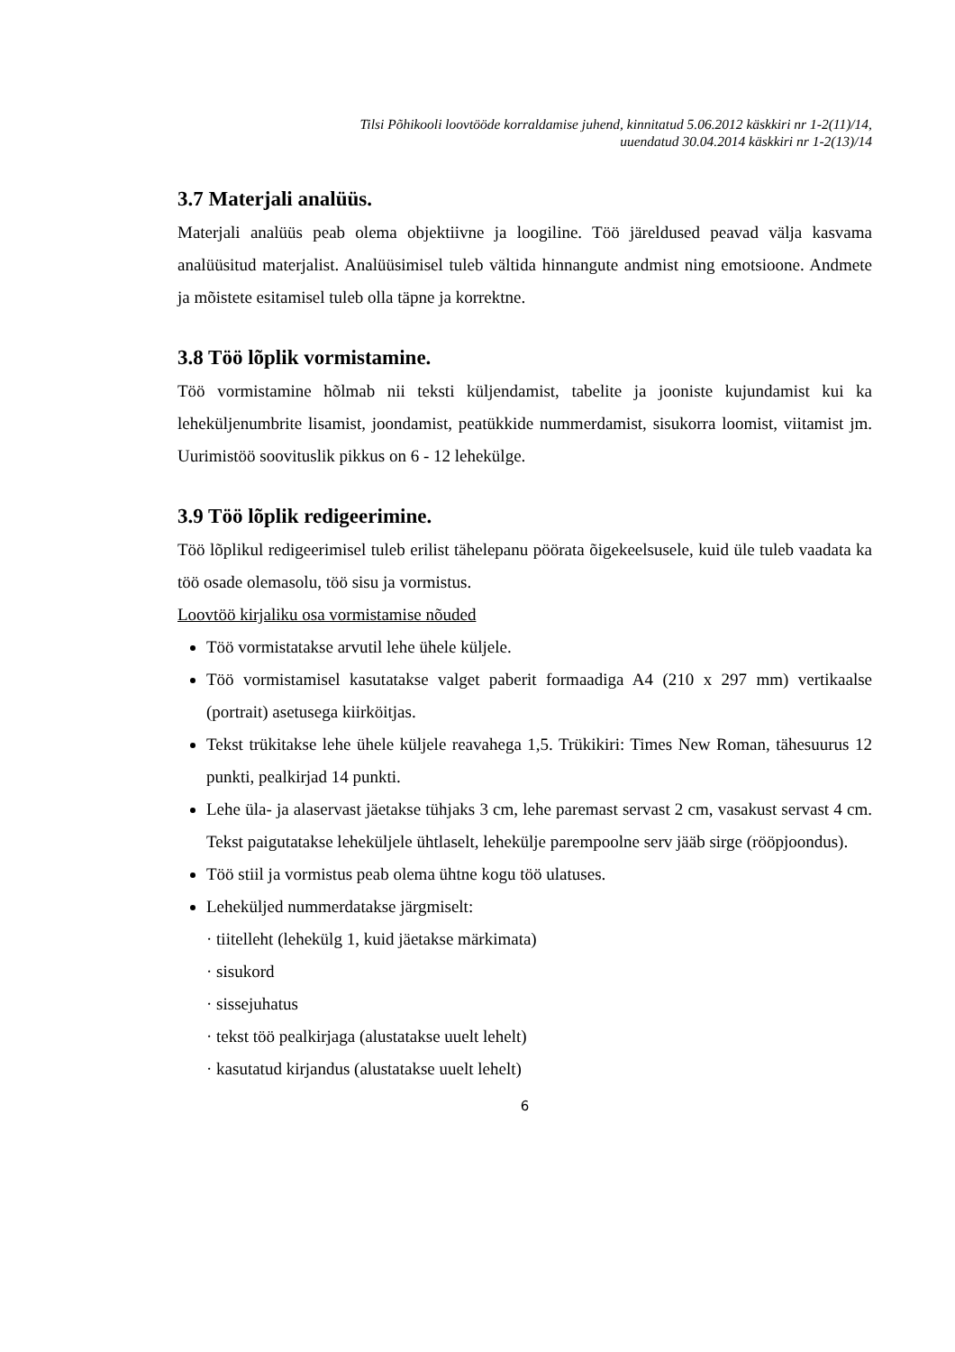Tilsi Põhikooli loovtööde korraldamise juhend, kinnitatud 5.06.2012 käskkiri nr 1-2(11)/14,
uuendatud 30.04.2014 käskkiri nr 1-2(13)/14
3.7 Materjali analüüs.
Materjali analüüs peab olema objektiivne ja loogiline. Töö järeldused peavad välja kasvama analüüsitud materjalist. Analüüsimisel tuleb vältida hinnangute andmist ning emotsioone. Andmete ja mõistete esitamisel tuleb olla täpne ja korrektne.
3.8 Töö lõplik vormistamine.
Töö vormistamine hõlmab nii teksti küljendamist, tabelite ja jooniste kujundamist kui ka leheküljenumbrite lisamist, joondamist, peatükkide nummerdamist, sisukorra loomist, viitamist jm. Uurimistöö soovituslik pikkus on 6 - 12 lehekülge.
3.9 Töö lõplik redigeerimine.
Töö lõplikul redigeerimisel tuleb erilist tähelepanu pöörata õigekeelsusele, kuid üle tuleb vaadata ka töö osade olemasolu, töö sisu ja vormistus.
Loovtöö kirjaliku osa vormistamise nõuded
Töö vormistatakse arvutil lehe ühele küljele.
Töö vormistamisel kasutatakse valget paberit formaadiga A4 (210 x 297 mm) vertikaalse (portrait) asetusega kiirköitjas.
Tekst trükitakse lehe ühele küljele reavahega 1,5. Trükikiri: Times New Roman, tähesuurus 12 punkti, pealkirjad 14 punkti.
Lehe üla- ja alaservast jäetakse tühjaks 3 cm, lehe paremast servast 2 cm, vasakust servast 4 cm. Tekst paigutatakse leheküljele ühtlaselt, lehekülje parempoolne serv jääb sirge (rööpjoondus).
Töö stiil ja vormistus peab olema ühtne kogu töö ulatuses.
Leheküljed nummerdatakse järgmiselt:
· tiitelleht (lehekülg 1, kuid jäetakse märkimata)
· sisukord
· sissejuhatus
· tekst töö pealkirjaga (alustatakse uuelt lehelt)
· kasutatud kirjandus (alustatakse uuelt lehelt)
6